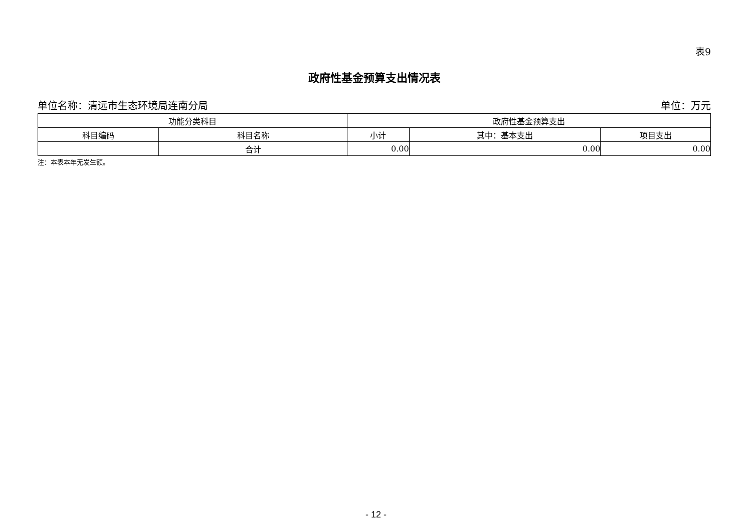表9
政府性基金预算支出情况表
单位名称：清远市生态环境局连南分局 单位：万元
| 功能分类科目 | | 政府性基金预算支出 | | |
| --- | --- | --- | --- | --- |
| 科目编码 | 科目名称 | 小计 | 其中：基本支出 | 项目支出 |
| | 合计 | 0.00 | 0.00 | 0.00 |
注：本表本年无发生额。
- 12 -